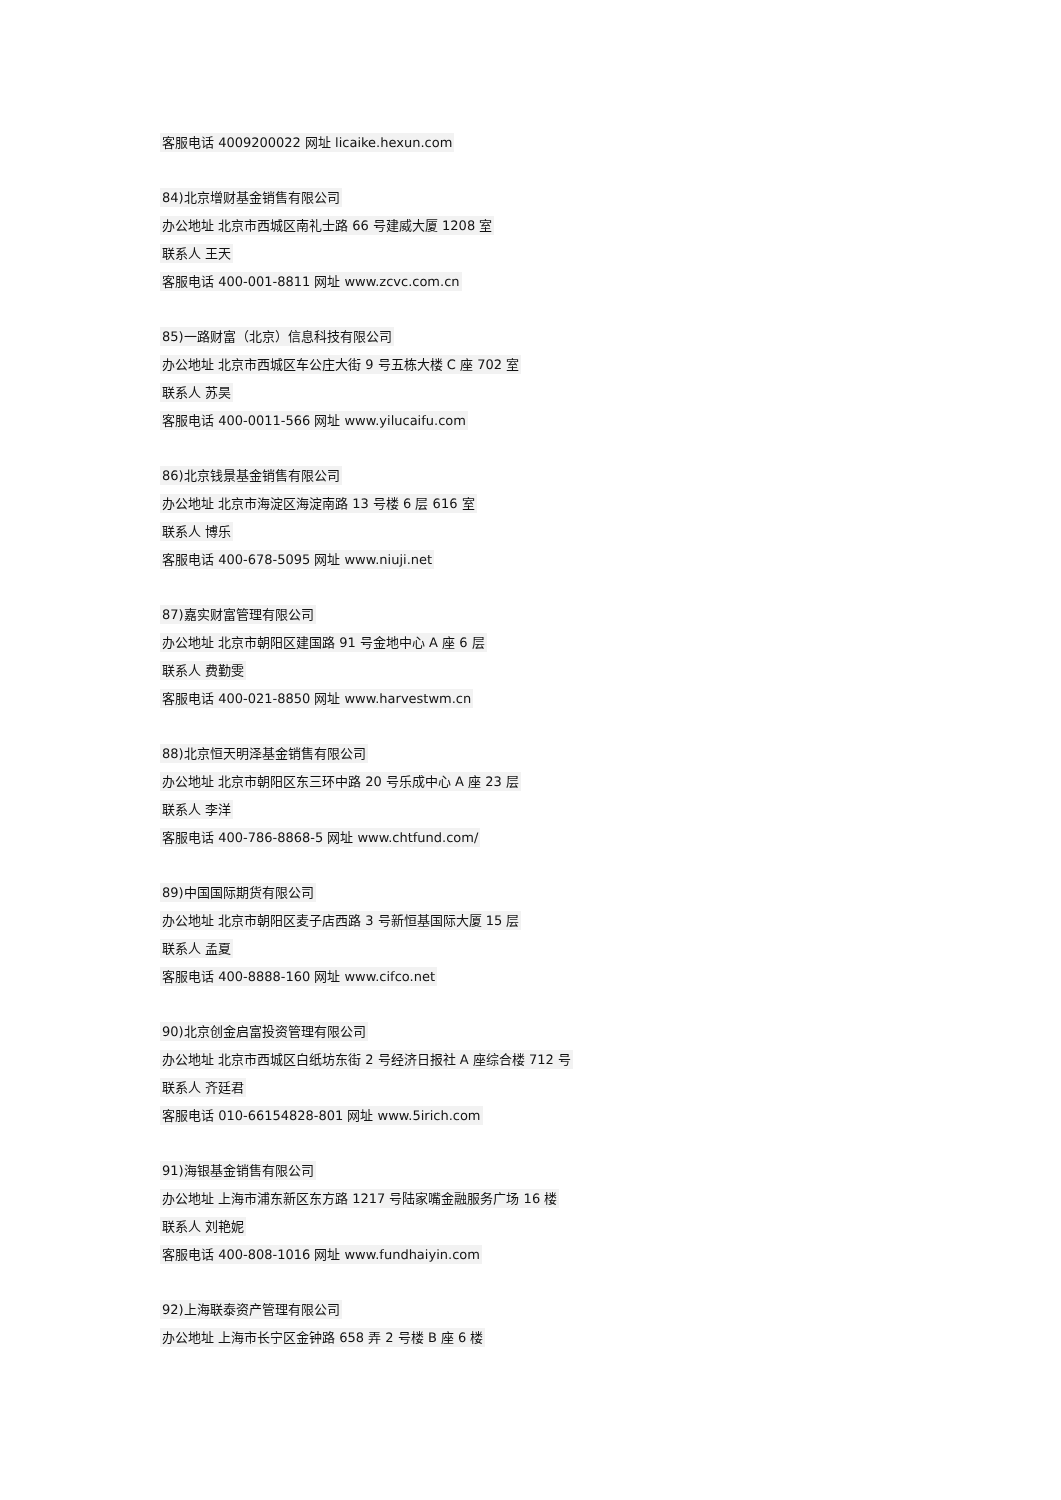客服电话 4009200022 网址 licaike.hexun.com
84)北京增财基金销售有限公司
办公地址 北京市西城区南礼士路 66 号建威大厦 1208 室
联系人 王天
客服电话 400-001-8811 网址 www.zcvc.com.cn
85)一路财富（北京）信息科技有限公司
办公地址 北京市西城区车公庄大街 9 号五栋大楼 C 座 702 室
联系人 苏昊
客服电话 400-0011-566 网址 www.yilucaifu.com
86)北京钱景基金销售有限公司
办公地址 北京市海淀区海淀南路 13 号楼 6 层 616 室
联系人 博乐
客服电话 400-678-5095 网址 www.niuji.net
87)嘉实财富管理有限公司
办公地址 北京市朝阳区建国路 91 号金地中心 A 座 6 层
联系人 费勤雯
客服电话 400-021-8850 网址 www.harvestwm.cn
88)北京恒天明泽基金销售有限公司
办公地址 北京市朝阳区东三环中路 20 号乐成中心 A 座 23 层
联系人 李洋
客服电话 400-786-8868-5 网址 www.chtfund.com/
89)中国国际期货有限公司
办公地址 北京市朝阳区麦子店西路 3 号新恒基国际大厦 15 层
联系人 孟夏
客服电话 400-8888-160 网址 www.cifco.net
90)北京创金启富投资管理有限公司
办公地址 北京市西城区白纸坊东街 2 号经济日报社 A 座综合楼 712 号
联系人 齐廷君
客服电话 010-66154828-801 网址 www.5irich.com
91)海银基金销售有限公司
办公地址 上海市浦东新区东方路 1217 号陆家嘴金融服务广场 16 楼
联系人 刘艳妮
客服电话 400-808-1016 网址 www.fundhaiyin.com
92)上海联泰资产管理有限公司
办公地址 上海市长宁区金钟路 658 弄 2 号楼 B 座 6 楼